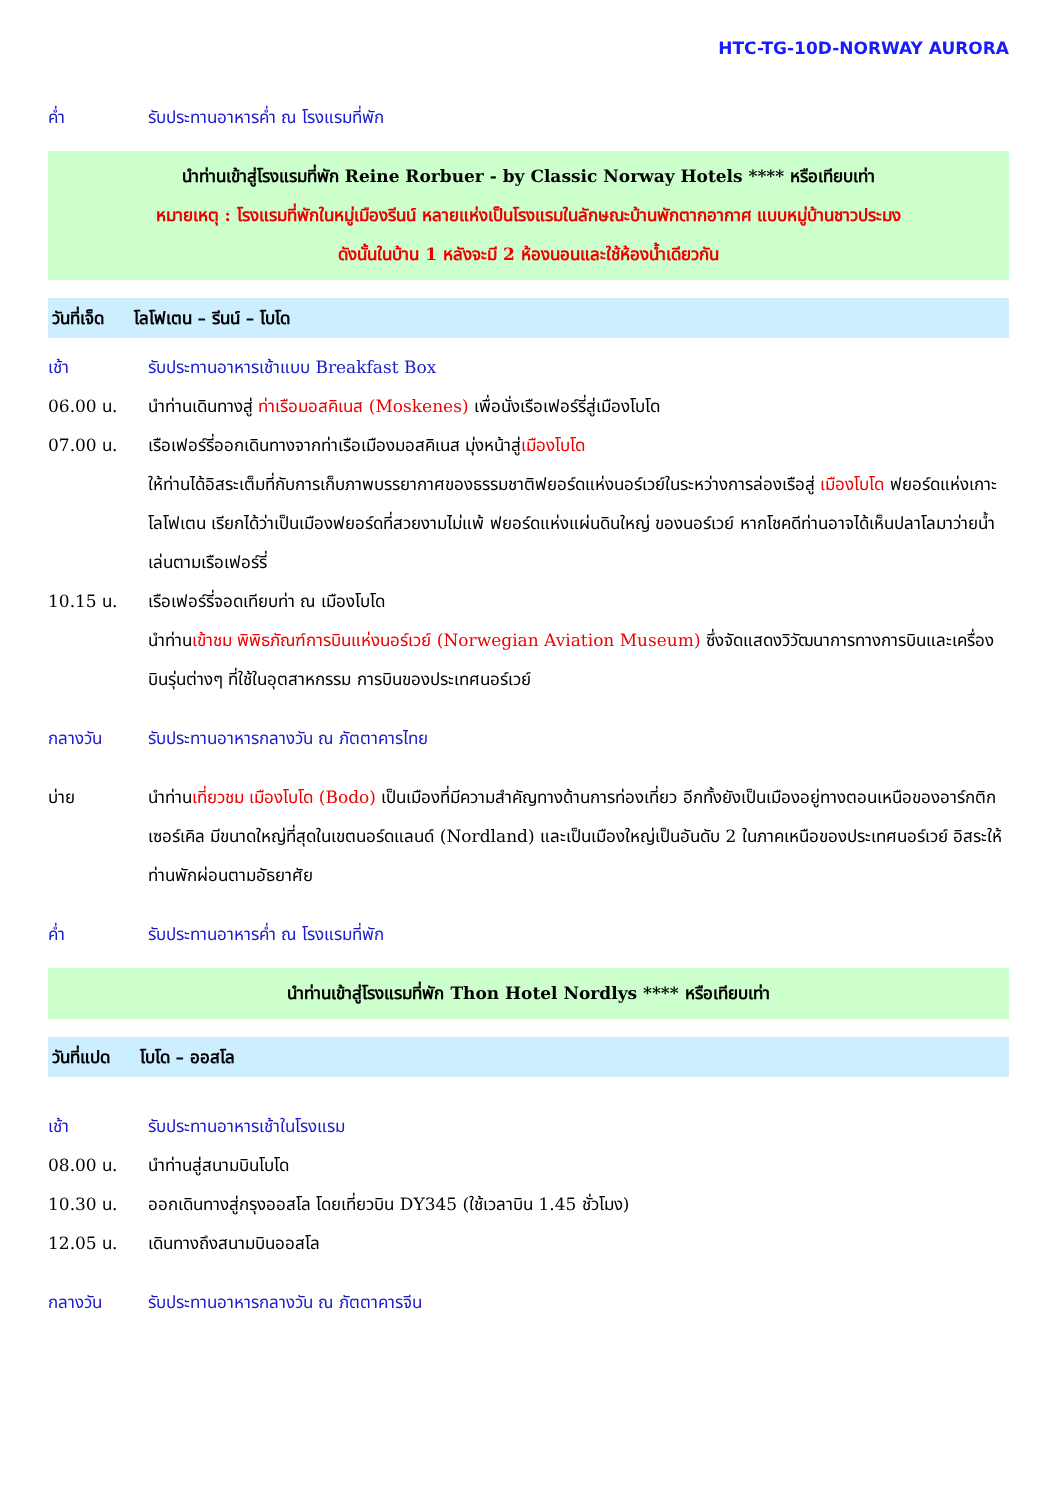HTC-TG-10D-NORWAY AURORA
ค่ำ รับประทานอาหารค่ำ ณ โรงแรมที่พัก
นำท่านเข้าสู่โรงแรมที่พัก Reine Rorbuer - by Classic Norway Hotels **** หรือเทียบเท่า
หมายเหตุ : โรงแรมที่พักในหมู่เมืองรีนน์ หลายแห่งเป็นโรงแรมในลักษณะบ้านพักตากอากาศ แบบหมู่บ้านชาวประมง
ดังนั้นในบ้าน 1 หลังจะมี 2 ห้องนอนและใช้ห้องน้ำเดียวกัน
วันที่เจ็ด โลโฟเตน – รีนน์ – โบโด
เช้า รับประทานอาหารเช้าแบบ Breakfast Box
06.00 น. นำท่านเดินทางสู่ ท่าเรือมอสคิเนส (Moskenes) เพื่อนั่งเรือเฟอร์รี่สู่เมืองโบโด
07.00 น. เรือเฟอร์รี่ออกเดินทางจากท่าเรือเมืองมอสคิเนส มุ่งหน้าสู่เมืองโบโด
ให้ท่านได้อิสระเต็มที่กับการเก็บภาพบรรยากาศของธรรมชาติฟยอร์ดแห่งนอร์เวย์ในระหว่างการล่องเรือสู่ เมืองโบโด ฟยอร์ดแห่งเกาะโลโฟเตน เรียกได้ว่าเป็นเมืองฟยอร์ดที่สวยงามไม่แพ้ ฟยอร์ดแห่งแผ่นดินใหญ่ ของนอร์เวย์ หากโชคดีท่านอาจได้เห็นปลาโลมาว่ายน้ำเล่นตามเรือเฟอร์รี่
10.15 น. เรือเฟอร์รี่จอดเทียบท่า ณ เมืองโบโด
นำท่านเข้าชม พิพิธภัณฑ์การบินแห่งนอร์เวย์ (Norwegian Aviation Museum) ซึ่งจัดแสดงวิวัฒนาการทางการบินและเครื่องบินรุ่นต่างๆ ที่ใช้ในอุตสาหกรรม การบินของประเทศนอร์เวย์
กลางวัน รับประทานอาหารกลางวัน ณ ภัตตาคารไทย
บ่าย นำท่านเที่ยวชม เมืองโบโด (Bodo) เป็นเมืองที่มีความสำคัญทางด้านการท่องเที่ยว อีกทั้งยังเป็นเมืองอยู่ทางตอนเหนือของอาร์กติกเซอร์เคิล มีขนาดใหญ่ที่สุดในเขตนอร์ดแลนด์ (Nordland) และเป็นเมืองใหญ่เป็นอันดับ 2 ในภาคเหนือของประเทศนอร์เวย์ อิสระให้ท่านพักผ่อนตามอัธยาศัย
ค่ำ รับประทานอาหารค่ำ ณ โรงแรมที่พัก
นำท่านเข้าสู่โรงแรมที่พัก Thon Hotel Nordlys **** หรือเทียบเท่า
วันที่แปด โบโด – ออสโล
เช้า รับประทานอาหารเช้าในโรงแรม
08.00 น. นำท่านสู่สนามบินโบโด
10.30 น. ออกเดินทางสู่กรุงออสโล โดยเที่ยวบิน DY345 (ใช้เวลาบิน 1.45 ชั่วโมง)
12.05 น. เดินทางถึงสนามบินออสโล
กลางวัน รับประทานอาหารกลางวัน ณ ภัตตาคารจีน